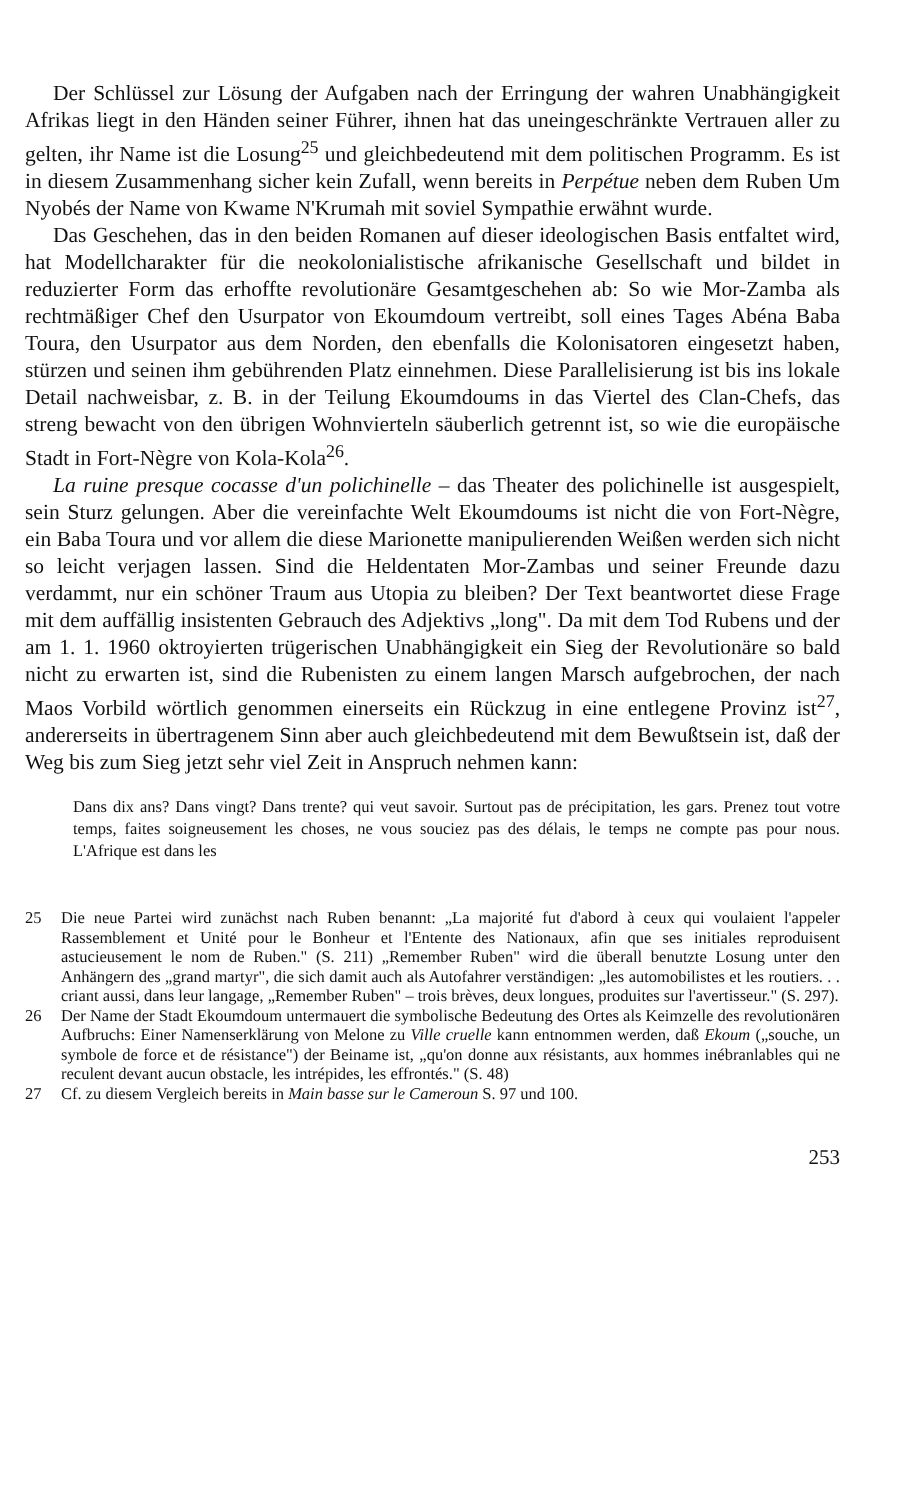Der Schlüssel zur Lösung der Aufgaben nach der Erringung der wahren Unabhängigkeit Afrikas liegt in den Händen seiner Führer, ihnen hat das uneingeschränkte Vertrauen aller zu gelten, ihr Name ist die Losung<sup>25</sup> und gleichbedeutend mit dem politischen Programm. Es ist in diesem Zusammenhang sicher kein Zufall, wenn bereits in Perpétue neben dem Ruben Um Nyobés der Name von Kwame N'Krumah mit soviel Sympathie erwähnt wurde.
Das Geschehen, das in den beiden Romanen auf dieser ideologischen Basis entfaltet wird, hat Modellcharakter für die neokolonialistische afrikanische Gesellschaft und bildet in reduzierter Form das erhoffte revolutionäre Gesamtgeschehen ab: So wie Mor-Zamba als rechtmäßiger Chef den Usurpator von Ekoumdoum vertreibt, soll eines Tages Abéna Baba Toura, den Usurpator aus dem Norden, den ebenfalls die Kolonisatoren eingesetzt haben, stürzen und seinen ihm gebührenden Platz einnehmen. Diese Parallelisierung ist bis ins lokale Detail nachweisbar, z. B. in der Teilung Ekoumdoums in das Viertel des Clan-Chefs, das streng bewacht von den übrigen Wohnvierteln säuberlich getrennt ist, so wie die europäische Stadt in Fort-Nègre von Kola-Kola<sup>26</sup>.
La ruine presque cocasse d'un polichinelle – das Theater des polichinelle ist ausgespielt, sein Sturz gelungen. Aber die vereinfachte Welt Ekoumdoums ist nicht die von Fort-Nègre, ein Baba Toura und vor allem die diese Marionette manipulierenden Weißen werden sich nicht so leicht verjagen lassen. Sind die Heldentaten Mor-Zambas und seiner Freunde dazu verdammt, nur ein schöner Traum aus Utopia zu bleiben? Der Text beantwortet diese Frage mit dem auffällig insistenten Gebrauch des Adjektivs „long". Da mit dem Tod Rubens und der am 1. 1. 1960 oktroyierten trügerischen Unabhängigkeit ein Sieg der Revolutionäre so bald nicht zu erwarten ist, sind die Rubenisten zu einem langen Marsch aufgebrochen, der nach Maos Vorbild wörtlich genommen einerseits ein Rückzug in eine entlegene Provinz ist<sup>27</sup>, andererseits in übertragenem Sinn aber auch gleichbedeutend mit dem Bewußtsein ist, daß der Weg bis zum Sieg jetzt sehr viel Zeit in Anspruch nehmen kann:
Dans dix ans? Dans vingt? Dans trente? qui veut savoir. Surtout pas de précipitation, les gars. Prenez tout votre temps, faites soigneusement les choses, ne vous souciez pas des délais, le temps ne compte pas pour nous. L'Afrique est dans les
25 Die neue Partei wird zunächst nach Ruben benannt: „La majorité fut d'abord à ceux qui voulaient l'appeler Rassemblement et Unité pour le Bonheur et l'Entente des Nationaux, afin que ses initiales reproduisent astucieusement le nom de Ruben." (S. 211) „Remember Ruben" wird die überall benutzte Losung unter den Anhängern des „grand martyr", die sich damit auch als Autofahrer verständigen: „les automobilistes et les routiers. . . criant aussi, dans leur langage, „Remember Ruben" – trois brèves, deux longues, produites sur l'avertisseur." (S. 297).
26 Der Name der Stadt Ekoumdoum untermauert die symbolische Bedeutung des Ortes als Keimzelle des revolutionären Aufbruchs: Einer Namenserklärung von Melone zu Ville cruelle kann entnommen werden, daß Ekoum („souche, un symbole de force et de résistance") der Beiname ist, „qu'on donne aux résistants, aux hommes inébranlables qui ne reculent devant aucun obstacle, les intrépides, les effrontés." (S. 48)
27 Cf. zu diesem Vergleich bereits in Main basse sur le Cameroun S. 97 und 100.
253